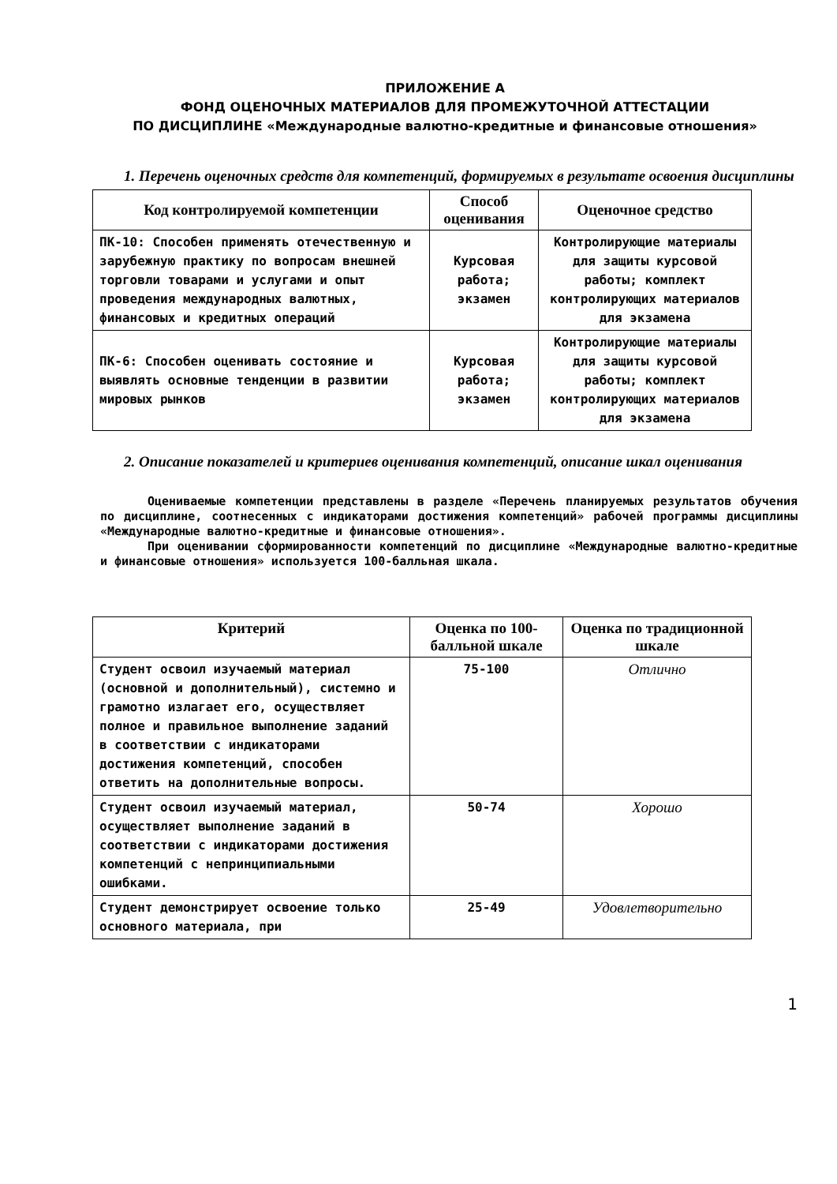ПРИЛОЖЕНИЕ А
ФОНД ОЦЕНОЧНЫХ МАТЕРИАЛОВ ДЛЯ ПРОМЕЖУТОЧНОЙ АТТЕСТАЦИИ
ПО ДИСЦИПЛИНЕ «Международные валютно-кредитные и финансовые отношения»
1. Перечень оценочных средств для компетенций, формируемых в результате освоения дисциплины
| Код контролируемой компетенции | Способ оценивания | Оценочное средство |
| --- | --- | --- |
| ПК-10: Способен применять отечественную и зарубежную практику по вопросам внешней торговли товарами и услугами и опыт проведения международных валютных, финансовых и кредитных операций | Курсовая работа; экзамен | Контролирующие материалы для защиты курсовой работы; комплект контролирующих материалов для экзамена |
| ПК-6: Способен оценивать состояние и выявлять основные тенденции в развитии мировых рынков | Курсовая работа; экзамен | Контролирующие материалы для защиты курсовой работы; комплект контролирующих материалов для экзамена |
2. Описание показателей и критериев оценивания компетенций, описание шкал оценивания
Оцениваемые компетенции представлены в разделе «Перечень планируемых результатов обучения по дисциплине, соотнесенных с индикаторами достижения компетенций» рабочей программы дисциплины «Международные валютно-кредитные и финансовые отношения».
При оценивании сформированности компетенций по дисциплине «Международные валютно-кредитные и финансовые отношения» используется 100-балльная шкала.
| Критерий | Оценка по 100-балльной шкале | Оценка по традиционной шкале |
| --- | --- | --- |
| Студент освоил изучаемый материал (основной и дополнительный), системно и грамотно излагает его, осуществляет полное и правильное выполнение заданий в соответствии с индикаторами достижения компетенций, способен ответить на дополнительные вопросы. | 75-100 | Отлично |
| Студент освоил изучаемый материал, осуществляет выполнение заданий в соответствии с индикаторами достижения компетенций с непринципиальными ошибками. | 50-74 | Хорошо |
| Студент демонстрирует освоение только основного материала, при | 25-49 | Удовлетворительно |
1